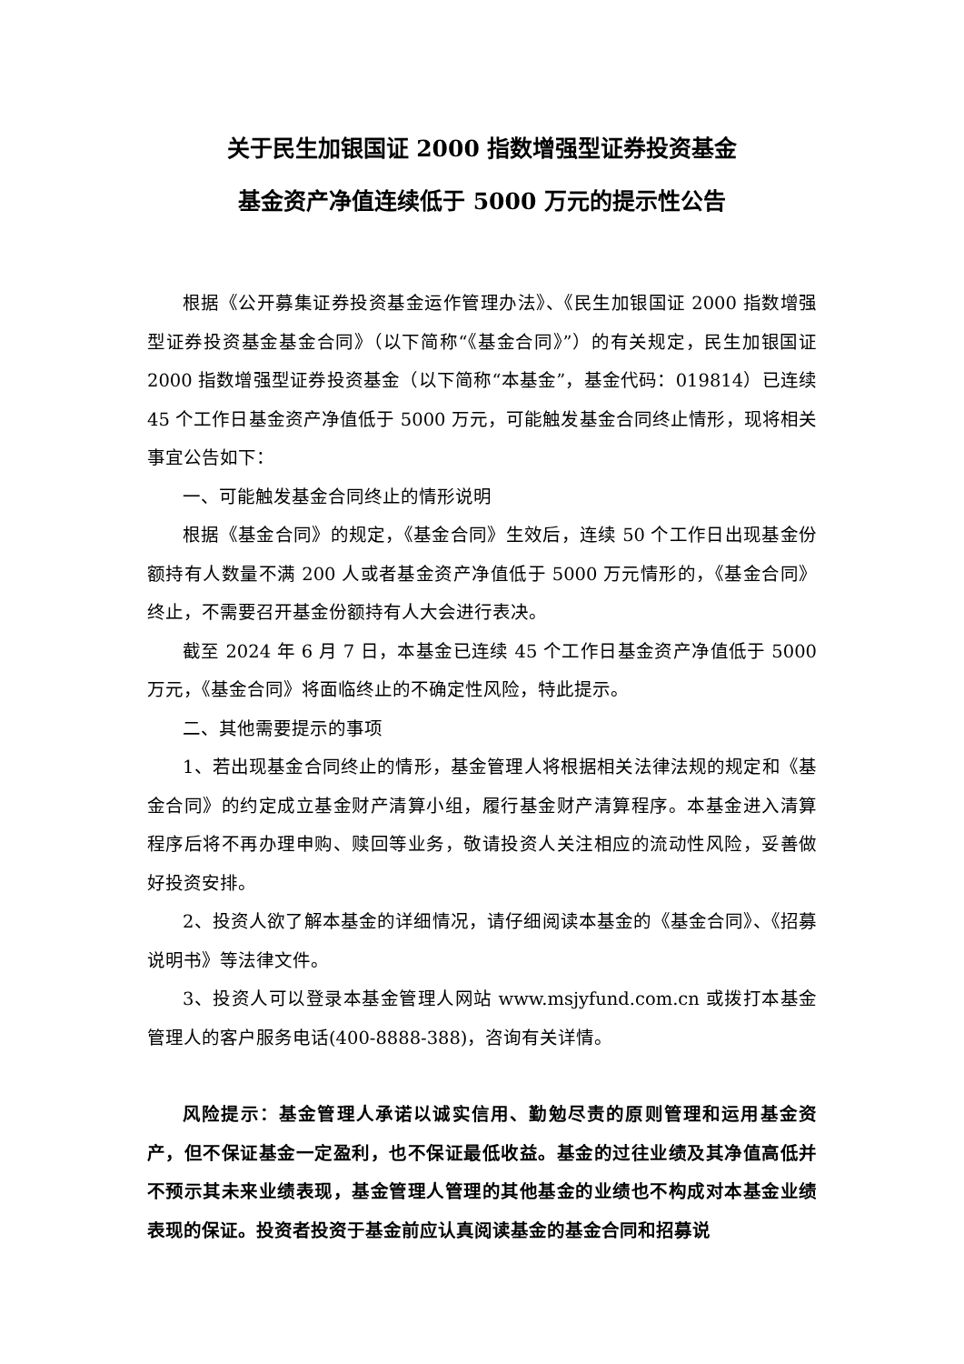关于民生加银国证 2000 指数增强型证券投资基金
基金资产净值连续低于 5000 万元的提示性公告
根据《公开募集证券投资基金运作管理办法》、《民生加银国证 2000 指数增强型证券投资基金基金合同》（以下简称“《基金合同》”）的有关规定，民生加银国证 2000 指数增强型证券投资基金（以下简称“本基金”，基金代码：019814）已连续 45 个工作日基金资产净值低于 5000 万元，可能触发基金合同终止情形，现将相关事宜公告如下：
一、可能触发基金合同终止的情形说明
根据《基金合同》的规定，《基金合同》生效后，连续 50 个工作日出现基金份额持有人数量不满 200 人或者基金资产净值低于 5000 万元情形的，《基金合同》终止，不需要召开基金份额持有人大会进行表决。
截至 2024 年 6 月 7 日，本基金已连续 45 个工作日基金资产净值低于 5000 万元，《基金合同》将面临终止的不确定性风险，特此提示。
二、其他需要提示的事项
1、若出现基金合同终止的情形，基金管理人将根据相关法律法规的规定和《基金合同》的约定成立基金财产清算小组，履行基金财产清算程序。本基金进入清算程序后将不再办理申购、赎回等业务，敬请投资人关注相应的流动性风险，妥善做好投资安排。
2、投资人欲了解本基金的详细情况，请仔细阅读本基金的《基金合同》、《招募说明书》等法律文件。
3、投资人可以登录本基金管理人网站 www.msjyfund.com.cn 或拨打本基金管理人的客户服务电话(400-8888-388)，咨询有关详情。
风险提示：基金管理人承诺以诚实信用、勤勉尽责的原则管理和运用基金资产，但不保证基金一定盈利，也不保证最低收益。基金的过往业绩及其净值高低并不预示其未来业绩表现，基金管理人管理的其他基金的业绩也不构成对本基金业绩表现的保证。投资者投资于基金前应认真阅读基金的基金合同和招募说